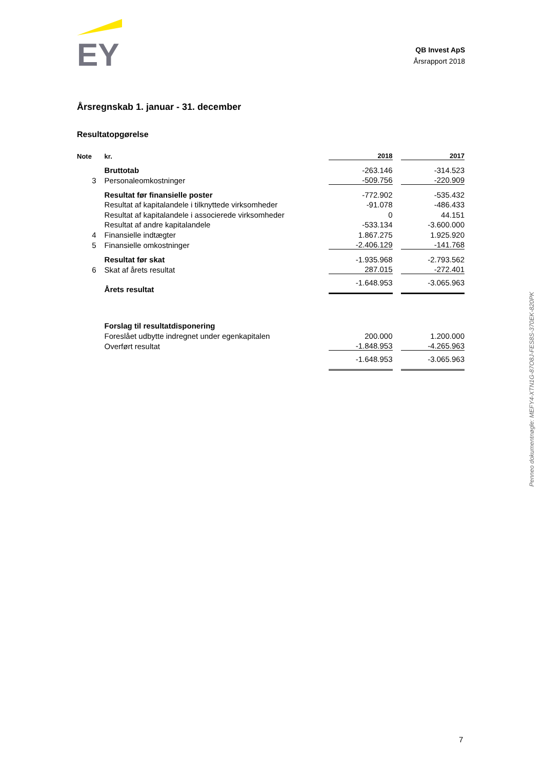EY
QB Invest ApS
Årsrapport 2018
Årsregnskab 1. januar - 31. december
Resultatopgørelse
| Note | kr. | 2018 | | 2017 |
| --- | --- | --- | --- | --- |
| | Bruttotab | -263.146 | | -314.523 |
| 3 | Personaleomkostninger | -509.756 | | -220.909 |
| | Resultat før finansielle poster | -772.902 | | -535.432 |
| | Resultat af kapitalandele i tilknyttede virksomheder | -91.078 | | -486.433 |
| | Resultat af kapitalandele i associerede virksomheder | 0 | | 44.151 |
| | Resultat af andre kapitalandele | -533.134 | | -3.600.000 |
| 4 | Finansielle indtægter | 1.867.275 | | 1.925.920 |
| 5 | Finansielle omkostninger | -2.406.129 | | -141.768 |
| | Resultat før skat | -1.935.968 | | -2.793.562 |
| 6 | Skat af årets resultat | 287.015 | | -272.401 |
| | Årets resultat | -1.648.953 | | -3.065.963 |
| | Forslag til resultatdisponering | | | |
| | Foreslået udbytte indregnet under egenkapitalen | 200.000 | | 1.200.000 |
| | Overført resultat | -1.848.953 | | -4.265.963 |
| | | -1.648.953 | | -3.065.963 |
Penneo dokumentnøgle: MEFY4-XTN1G-87O8J-FES8S-370EK-820PK
7